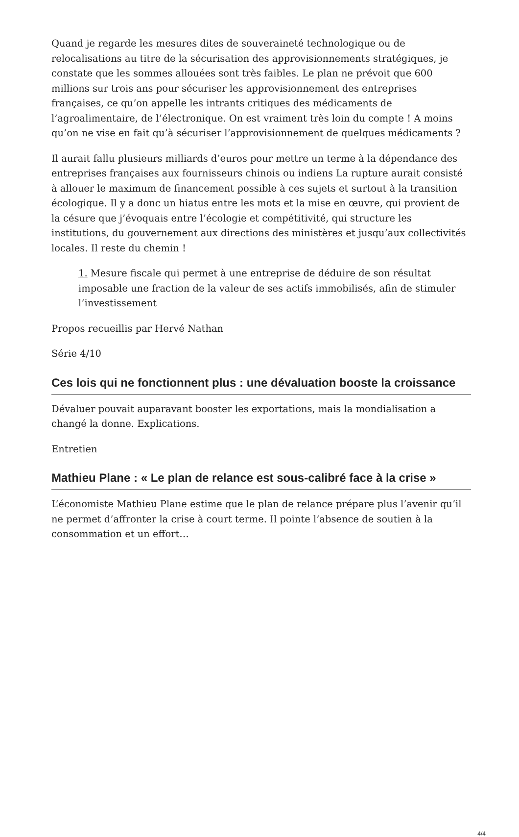Quand je regarde les mesures dites de souveraineté technologique ou de relocalisations au titre de la sécurisation des approvisionnements stratégiques, je constate que les sommes allouées sont très faibles. Le plan ne prévoit que 600 millions sur trois ans pour sécuriser les approvisionnement des entreprises françaises, ce qu’on appelle les intrants critiques des médicaments de l’agroalimentaire, de l’électronique. On est vraiment très loin du compte ! A moins qu’on ne vise en fait qu’à sécuriser l’approvisionnement de quelques médicaments ?
Il aurait fallu plusieurs milliards d’euros pour mettre un terme à la dépendance des entreprises françaises aux fournisseurs chinois ou indiens La rupture aurait consisté à allouer le maximum de financement possible à ces sujets et surtout à la transition écologique. Il y a donc un hiatus entre les mots et la mise en œuvre, qui provient de la césure que j’évoquais entre l’écologie et compétitivité, qui structure les institutions, du gouvernement aux directions des ministères et jusqu’aux collectivités locales. Il reste du chemin !
1. Mesure fiscale qui permet à une entreprise de déduire de son résultat imposable une fraction de la valeur de ses actifs immobilisés, afin de stimuler l’investissement
Propos recueillis par Hervé Nathan
Série 4/10
Ces lois qui ne fonctionnent plus : une dévaluation booste la croissance
Dévaluer pouvait auparavant booster les exportations, mais la mondialisation a changé la donne. Explications.
Entretien
Mathieu Plane : « Le plan de relance est sous-calibré face à la crise »
L’économiste Mathieu Plane estime que le plan de relance prépare plus l’avenir qu’il ne permet d’affronter la crise à court terme. Il pointe l’absence de soutien à la consommation et un effort…
4/4